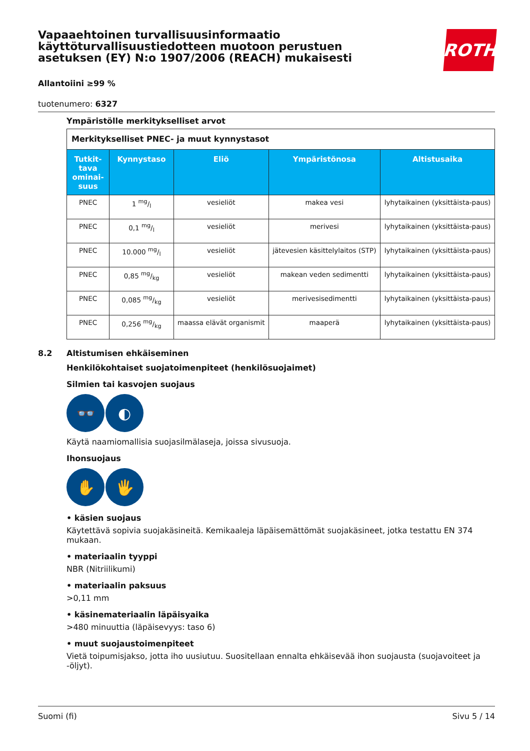Vapaaehtoinen turvallisuusinformaatio käyttöturvallisuustiedotteen muotoon perustuen asetuksen (EY) N:o 1907/2006 (REACH) mukaisesti
ROTH
Allantoiini ≥99 %
tuotenumero: 6327
Ympäristölle merkitykselliset arvot
| Merkitykselliset PNEC- ja muut kynnystasot | | | | |
| Tutkit-tava ominai-suus | Kynnystaso | Eliö | Ympäristönosa | Altistusaika |
| PNEC | 1 mg/l | vesieliöt | makea vesi | lyhytaikainen (yksittäista-paus) |
| PNEC | 0,1 mg/l | vesieliöt | merivesi | lyhytaikainen (yksittäista-paus) |
| PNEC | 10.000 mg/l | vesieliöt | jätevesien käsittelylaitos (STP) | lyhytaikainen (yksittäista-paus) |
| PNEC | 0,85 mg/kg | vesieliöt | makean veden sedimentti | lyhytaikainen (yksittäista-paus) |
| PNEC | 0,085 mg/kg | vesieliöt | merivesisedimentti | lyhytaikainen (yksittäista-paus) |
| PNEC | 0,256 mg/kg | maassa elävät organismit | maaperä | lyhytaikainen (yksittäista-paus) |
8.2 Altistumisen ehkäiseminen
Henkilökohtaiset suojatoimenpiteet (henkilösuojaimet)
Silmien tai kasvojen suojaus
👓 ◐
Käytä naamiomallisia suojasilmälaseja, joissa sivusuoja.
Ihonsuojaus
✋ 🖐
• käsien suojaus
Käytettävä sopivia suojakäsineitä. Kemikaaleja läpäisemättömät suojakäsineet, jotka testattu EN 374 mukaan.
• materiaalin tyyppi
NBR (Nitriilikumi)
• materiaalin paksuus
>0,11 mm
• käsinemateriaalin läpäisyaika
>480 minuuttia (läpäisevyys: taso 6)
• muut suojaustoimenpiteet
Vietä toipumisjakso, jotta iho uusiutuu. Suositellaan ennalta ehkäisevää ihon suojausta (suojavoiteet ja -öljyt).
Suomi (fi) Sivu 5 / 14